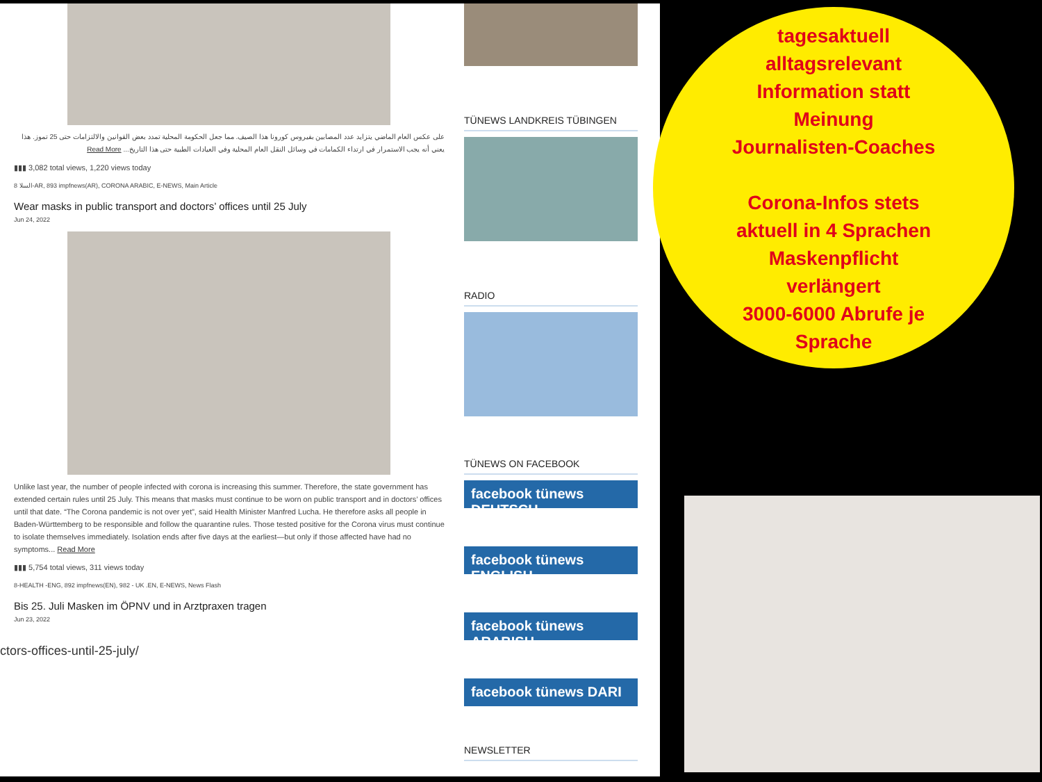على عكس العام الماضي يتزايد عدد المصابين بفيروس كورونا هذا الصيف. مما جعل الحكومة المحلية تمدد بعض القوانين والالتزامات حتى 25 تموز. هذا يعني أنه يجب الاستمرار في ارتداء الكمامات في وسائل النقل العام المحلية وفي العيادات الطبية حتى هذا التاريخ... Read More
▮▮▮ 3,082 total views, 1,220 views today
8 السلا-AR, 893 impfnews(AR), CORONA ARABIC, E-NEWS, Main Article
Wear masks in public transport and doctors’ offices until 25 July
Jun 24, 2022
Unlike last year, the number of people infected with corona is increasing this summer. Therefore, the state government has extended certain rules until 25 July. This means that masks must continue to be worn on public transport and in doctors’ offices until that date. “The Corona pandemic is not over yet”, said Health Minister Manfred Lucha. He therefore asks all people in Baden-Württemberg to be responsible and follow the quarantine rules. Those tested positive for the Corona virus must continue to isolate themselves immediately. Isolation ends after five days at the earliest—but only if those affected have had no symptoms... Read More
▮▮▮ 5,754 total views, 311 views today
8-HEALTH -ENG, 892 impfnews(EN), 982 - UK .EN, E-NEWS, News Flash
Bis 25. Juli Masken im ÖPNV und in Arztpraxen tragen
Jun 23, 2022
ctors-offices-until-25-july/
TÜNEWS LANDKREIS TÜBINGEN
RADIO
TÜNEWS ON FACEBOOK
facebook tünews DEUTSCH
facebook tünews ENGLISH
facebook tünews ARABISH
facebook tünews DARI
NEWSLETTER
tagesaktuell
alltagsrelevant
Information statt
Meinung
Journalisten-Coaches
Corona-Infos stets
aktuell in 4 Sprachen
Maskenpflicht
verlängert
3000-6000 Abrufe je
Sprache